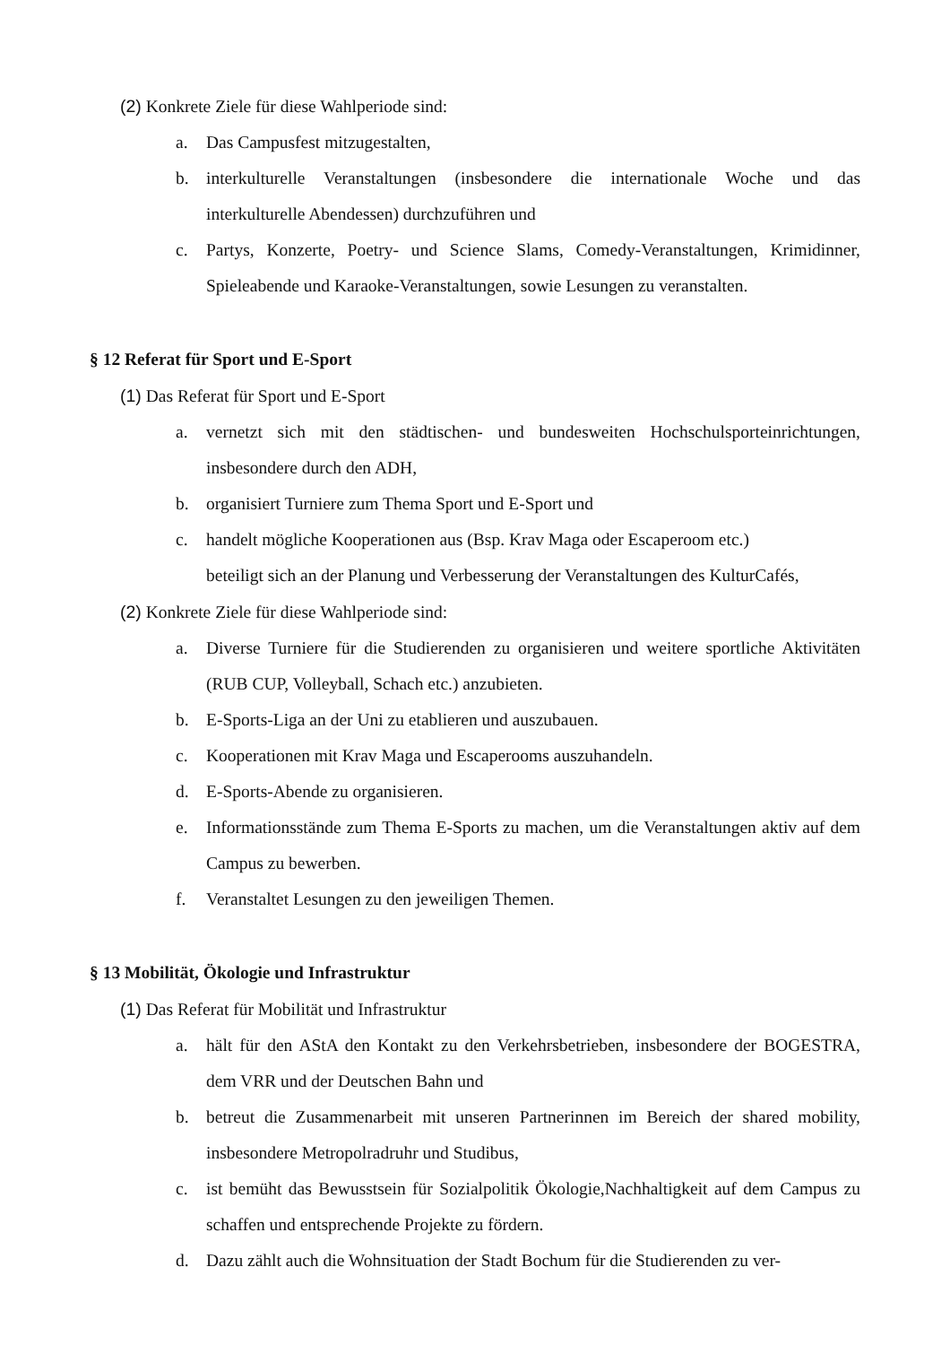(2) Konkrete Ziele für diese Wahlperiode sind:
a. Das Campusfest mitzugestalten,
b. interkulturelle Veranstaltungen (insbesondere die internationale Woche und das interkulturelle Abendessen) durchzuführen und
c. Partys, Konzerte, Poetry- und Science Slams, Comedy-Veranstaltungen, Krimidinner, Spieleabende und Karaoke-Veranstaltungen, sowie Lesungen zu veranstalten.
§ 12 Referat für Sport und E-Sport
(1) Das Referat für Sport und E-Sport
a. vernetzt sich mit den städtischen- und bundesweiten Hochschulsporteinrichtungen, insbesondere durch den ADH,
b. organisiert Turniere zum Thema Sport und E-Sport und
c. handelt mögliche Kooperationen aus (Bsp. Krav Maga oder Escaperoom etc.)
beteiligt sich an der Planung und Verbesserung der Veranstaltungen des KulturCafés,
(2) Konkrete Ziele für diese Wahlperiode sind:
a. Diverse Turniere für die Studierenden zu organisieren und weitere sportliche Aktivitäten (RUB CUP, Volleyball, Schach etc.) anzubieten.
b. E-Sports-Liga an der Uni zu etablieren und auszubauen.
c. Kooperationen mit Krav Maga und Escaperooms auszuhandeln.
d. E-Sports-Abende zu organisieren.
e. Informationsstände zum Thema E-Sports zu machen, um die Veranstaltungen aktiv auf dem Campus zu bewerben.
f. Veranstaltet Lesungen zu den jeweiligen Themen.
§ 13 Mobilität, Ökologie und Infrastruktur
(1) Das Referat für Mobilität und Infrastruktur
a. hält für den AStA den Kontakt zu den Verkehrsbetrieben, insbesondere der BOGESTRA, dem VRR und der Deutschen Bahn und
b. betreut die Zusammenarbeit mit unseren Partnerinnen im Bereich der shared mobility, insbesondere Metropolradruhr und Studibus,
c. ist bemüht das Bewusstsein für Sozialpolitik Ökologie,Nachhaltigkeit auf dem Campus zu schaffen und entsprechende Projekte zu fördern.
d. Dazu zählt auch die Wohnsituation der Stadt Bochum für die Studierenden zu ver-